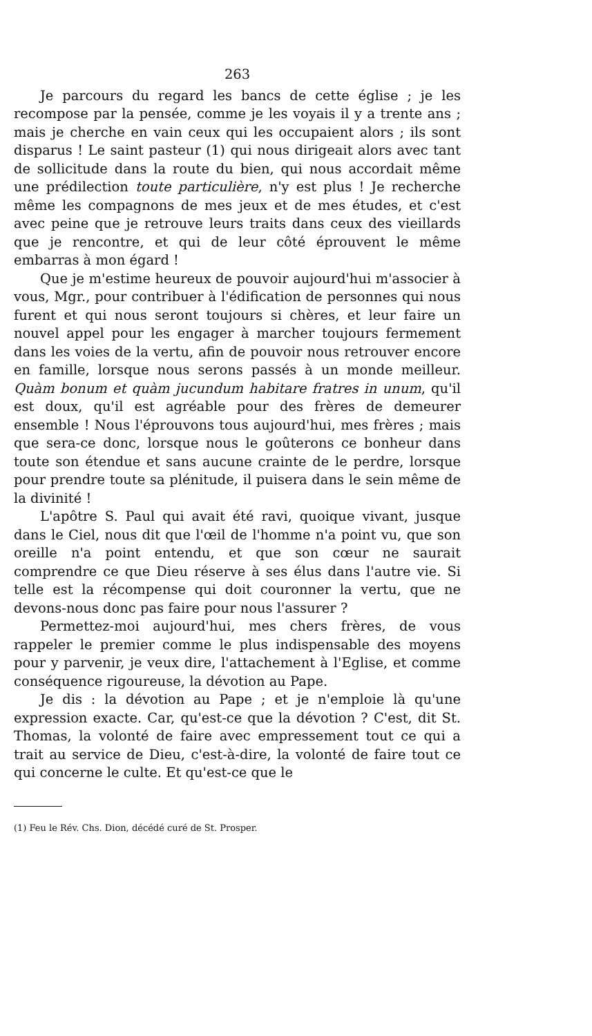263
Je parcours du regard les bancs de cette église ; je les recompose par la pensée, comme je les voyais il y a trente ans ; mais je cherche en vain ceux qui les occupaient alors ; ils sont disparus ! Le saint pasteur (1) qui nous dirigeait alors avec tant de sollicitude dans la route du bien, qui nous accordait même une prédilection toute particulière, n'y est plus ! Je recherche même les compagnons de mes jeux et de mes études, et c'est avec peine que je retrouve leurs traits dans ceux des vieillards que je rencontre, et qui de leur côté éprouvent le même embarras à mon égard !
Que je m'estime heureux de pouvoir aujourd'hui m'associer à vous, Mgr., pour contribuer à l'édification de personnes qui nous furent et qui nous seront toujours si chères, et leur faire un nouvel appel pour les engager à marcher toujours fermement dans les voies de la vertu, afin de pouvoir nous retrouver encore en famille, lorsque nous serons passés à un monde meilleur. Quàm bonum et quàm jucundum habitare fratres in unum, qu'il est doux, qu'il est agréable pour des frères de demeurer ensemble ! Nous l'éprouvons tous aujourd'hui, mes frères ; mais que sera-ce donc, lorsque nous le goûterons ce bonheur dans toute son étendue et sans aucune crainte de le perdre, lorsque pour prendre toute sa plénitude, il puisera dans le sein même de la divinité !
L'apôtre S. Paul qui avait été ravi, quoique vivant, jusque dans le Ciel, nous dit que l'œil de l'homme n'a point vu, que son oreille n'a point entendu, et que son cœur ne saurait comprendre ce que Dieu réserve à ses élus dans l'autre vie. Si telle est la récompense qui doit couronner la vertu, que ne devons-nous donc pas faire pour nous l'assurer ?
Permettez-moi aujourd'hui, mes chers frères, de vous rappeler le premier comme le plus indispensable des moyens pour y parvenir, je veux dire, l'attachement à l'Eglise, et comme conséquence rigoureuse, la dévotion au Pape.
Je dis : la dévotion au Pape ; et je n'emploie là qu'une expression exacte. Car, qu'est-ce que la dévotion ? C'est, dit St. Thomas, la volonté de faire avec empressement tout ce qui a trait au service de Dieu, c'est-à-dire, la volonté de faire tout ce qui concerne le culte. Et qu'est-ce que le
(1) Feu le Rév. Chs. Dion, décédé curé de St. Prosper.